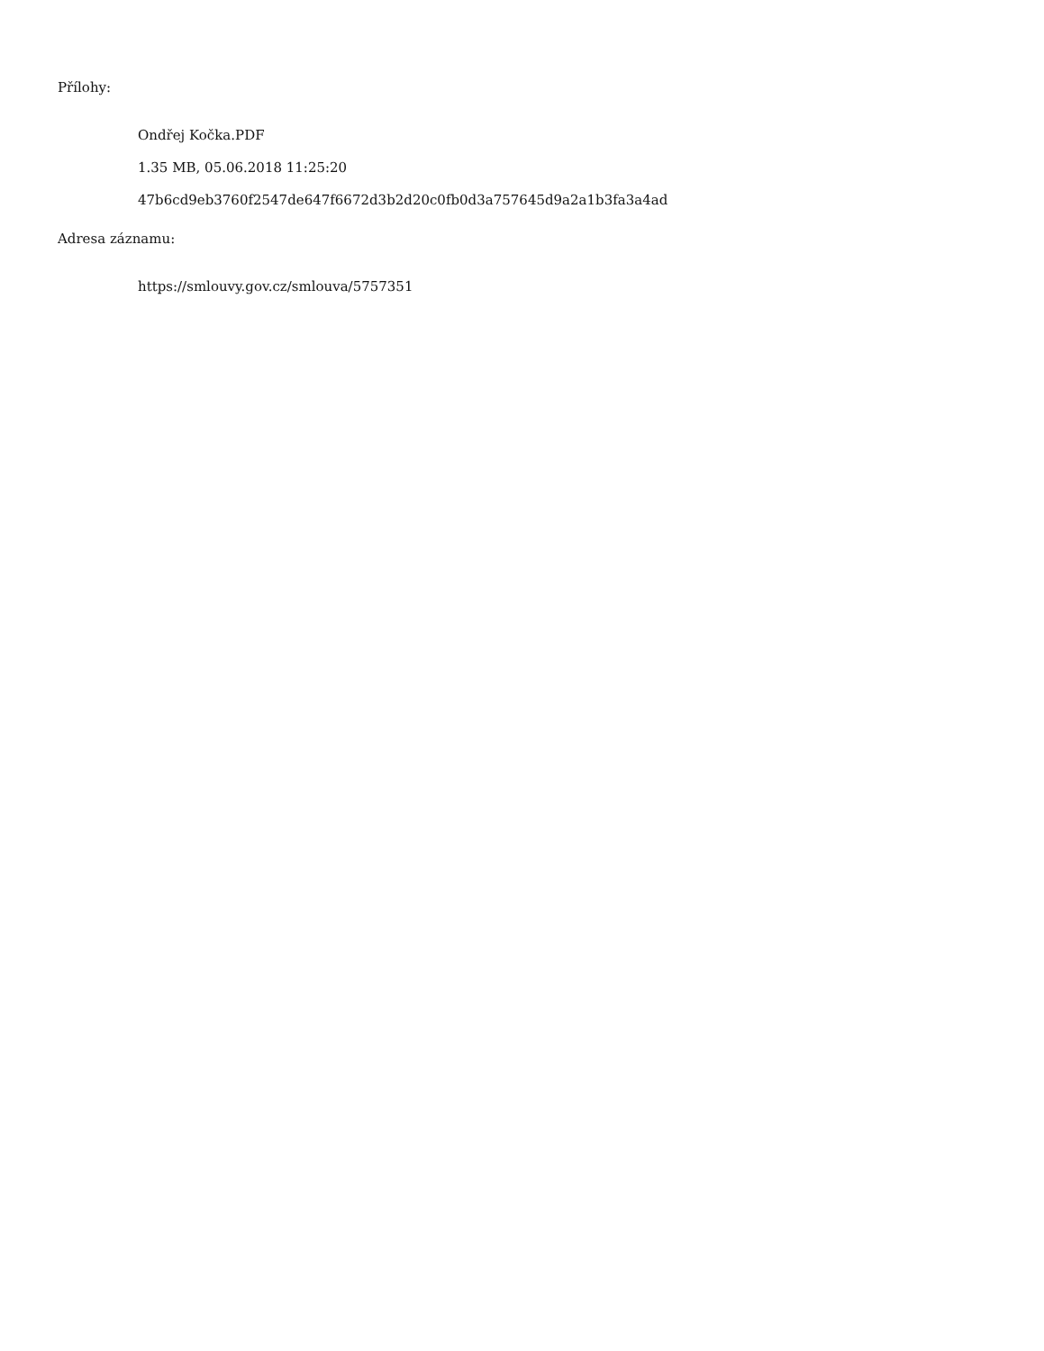Přílohy:
Ondřej Kočka.PDF
1.35 MB, 05.06.2018 11:25:20
47b6cd9eb3760f2547de647f6672d3b2d20c0fb0d3a757645d9a2a1b3fa3a4ad
Adresa záznamu:
https://smlouvy.gov.cz/smlouva/5757351